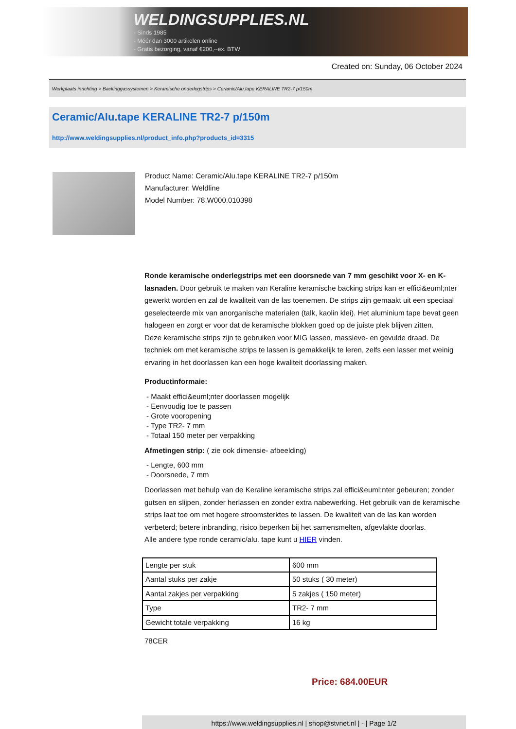WELDINGSUPPLIES.NL
- Sinds 1985
- Méér dan 3000 artikelen online
- Gratis bezorging, vanaf €200,--ex. BTW
Created on: Sunday, 06 October 2024
Werkplaats inrichting > Backinggassystemen > Keramische onderlegstrips > Ceramic/Alu.tape KERALINE TR2-7 p/150m
Ceramic/Alu.tape KERALINE TR2-7 p/150m
http://www.weldingsupplies.nl/product_info.php?products_id=3315
Product Name: Ceramic/Alu.tape KERALINE TR2-7 p/150m
Manufacturer: Weldline
Model Number: 78.W000.010398
Ronde keramische onderlegstrips met een doorsnede van 7 mm geschikt voor X- en K- lasnaden. Door gebruik te maken van Keraline keramische backing strips kan er effici&euml;nter gewerkt worden en zal de kwaliteit van de las toenemen. De strips zijn gemaakt uit een speciaal geselecteerde mix van anorganische materialen (talk, kaolin klei). Het aluminium tape bevat geen halogeen en zorgt er voor dat de keramische blokken goed op de juiste plek blijven zitten.
Deze keramische strips zijn te gebruiken voor MIG lassen, massieve- en gevulde draad. De techniek om met keramische strips te lassen is gemakkelijk te leren, zelfs een lasser met weinig ervaring in het doorlassen kan een hoge kwaliteit doorlassing maken.
Productinformaie:
- Maakt effici&euml;nter doorlassen mogelijk
- Eenvoudig toe te passen
- Grote vooropening
- Type TR2- 7 mm
- Totaal 150 meter per verpakking
Afmetingen strip: ( zie ook dimensie- afbeelding)
- Lengte, 600 mm
- Doorsnede, 7 mm
Doorlassen met behulp van de Keraline keramische strips zal effici&euml;nter gebeuren; zonder gutsen en slijpen, zonder herlassen en zonder extra nabewerking. Het gebruik van de keramische strips laat toe om met hogere stroomsterktes te lassen. De kwaliteit van de las kan worden verbeterd; betere inbranding, risico beperken bij het samensmelten, afgevlakte doorlas.
Alle andere type ronde ceramic/alu. tape kunt u HIER vinden.
| Lengte per stuk | 600 mm |
| Aantal stuks per zakje | 50 stuks ( 30 meter) |
| Aantal zakjes per verpakking | 5 zakjes ( 150 meter) |
| Type | TR2- 7 mm |
| Gewicht totale verpakking | 16 kg |
78CER
Price: 684.00EUR
https://www.weldingsupplies.nl | shop@stvnet.nl | - | Page 1/2